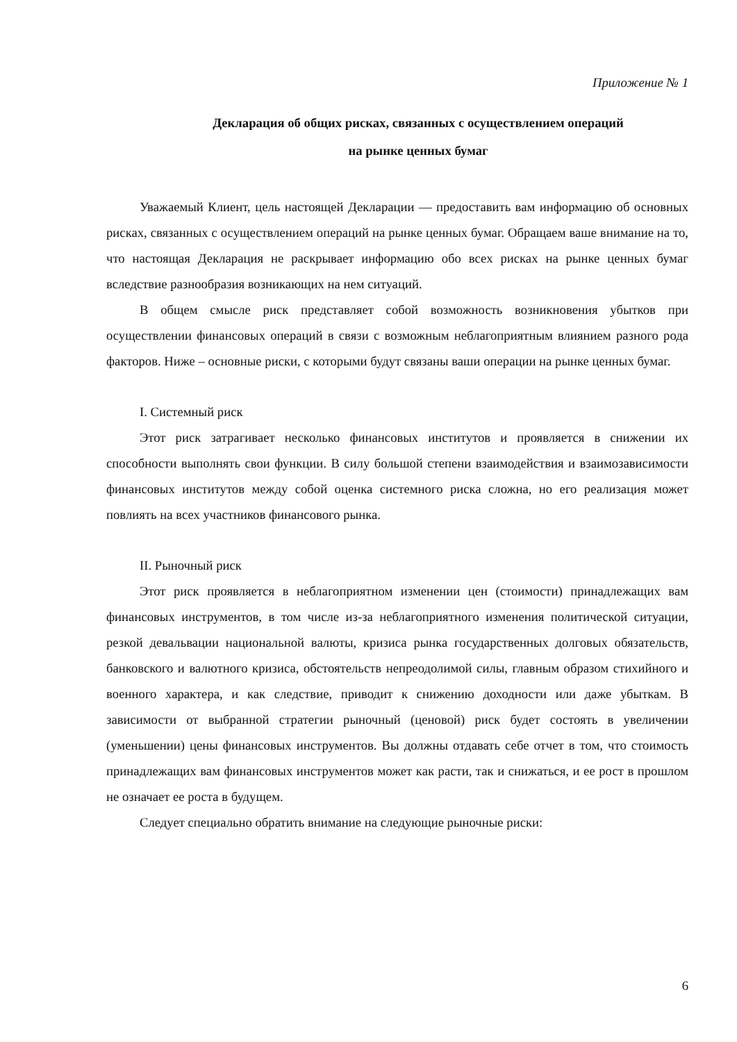Приложение № 1
Декларация об общих рисках, связанных с осуществлением операций
на рынке ценных бумаг
Уважаемый Клиент, цель настоящей Декларации — предоставить вам информацию об основных рисках, связанных с осуществлением операций на рынке ценных бумаг. Обращаем ваше внимание на то, что настоящая Декларация не раскрывает информацию обо всех рисках на рынке ценных бумаг вследствие разнообразия возникающих на нем ситуаций.
В общем смысле риск представляет собой возможность возникновения убытков при осуществлении финансовых операций в связи с возможным неблагоприятным влиянием разного рода факторов. Ниже – основные риски, с которыми будут связаны ваши операции на рынке ценных бумаг.
I. Системный риск
Этот риск затрагивает несколько финансовых институтов и проявляется в снижении их способности выполнять свои функции. В силу большой степени взаимодействия и взаимозависимости финансовых институтов между собой оценка системного риска сложна, но его реализация может повлиять на всех участников финансового рынка.
II. Рыночный риск
Этот риск проявляется в неблагоприятном изменении цен (стоимости) принадлежащих вам финансовых инструментов, в том числе из-за неблагоприятного изменения политической ситуации, резкой девальвации национальной валюты, кризиса рынка государственных долговых обязательств, банковского и валютного кризиса, обстоятельств непреодолимой силы, главным образом стихийного и военного характера, и как следствие, приводит к снижению доходности или даже убыткам. В зависимости от выбранной стратегии рыночный (ценовой) риск будет состоять в увеличении (уменьшении) цены финансовых инструментов. Вы должны отдавать себе отчет в том, что стоимость принадлежащих вам финансовых инструментов может как расти, так и снижаться, и ее рост в прошлом не означает ее роста в будущем.
Следует специально обратить внимание на следующие рыночные риски:
6